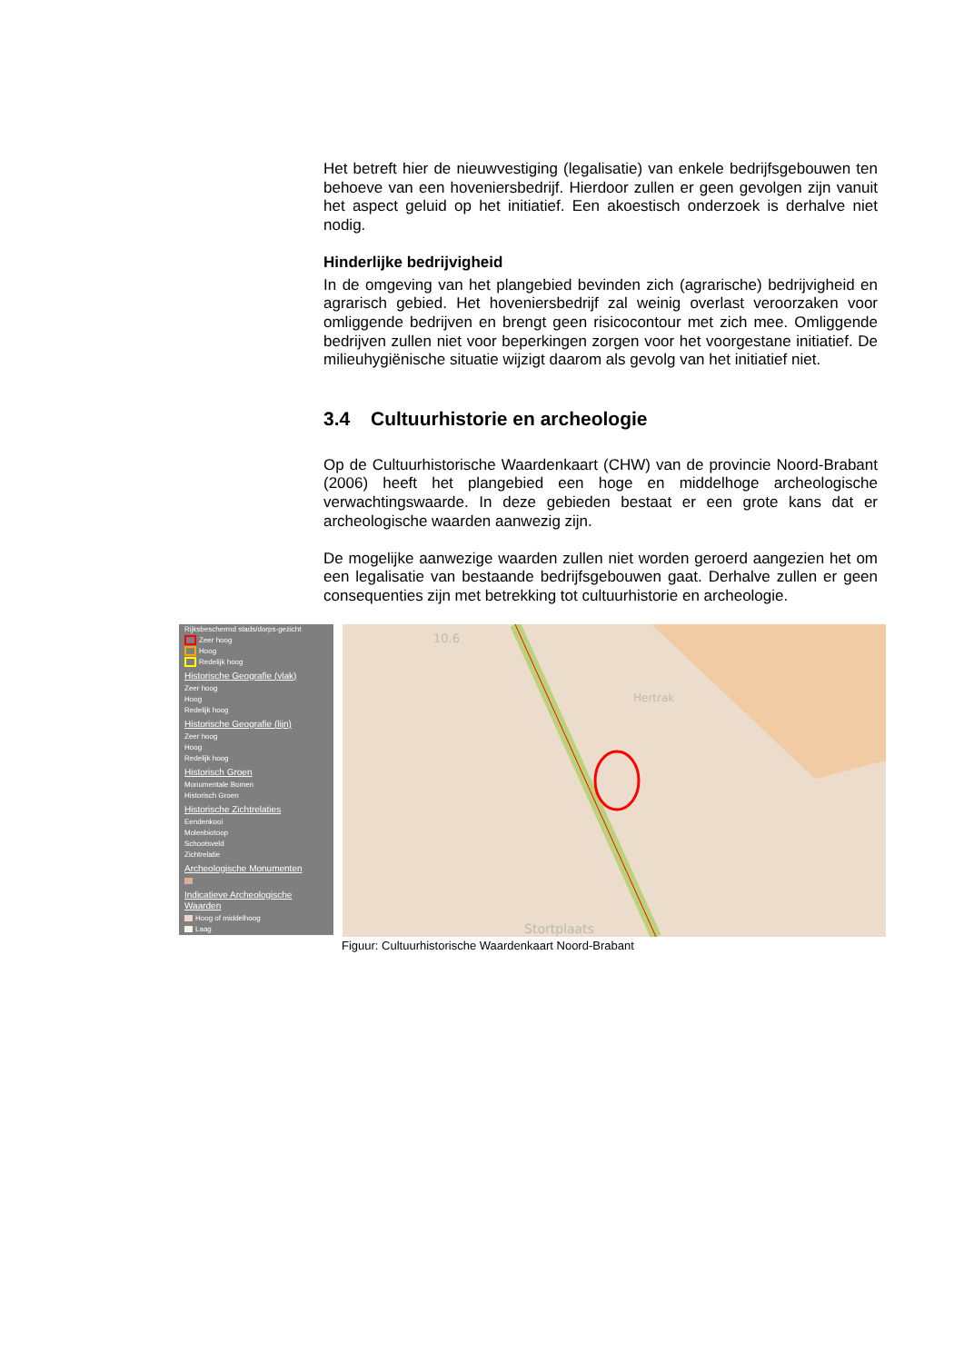Het betreft hier de nieuwvestiging (legalisatie) van enkele bedrijfsgebouwen ten behoeve van een hoveniersbedrijf. Hierdoor zullen er geen gevolgen zijn vanuit het aspect geluid op het initiatief. Een akoestisch onderzoek is derhalve niet nodig.
Hinderlijke bedrijvigheid
In de omgeving van het plangebied bevinden zich (agrarische) bedrijvigheid en agrarisch gebied. Het hoveniersbedrijf zal weinig overlast veroorzaken voor omliggende bedrijven en brengt geen risicocontour met zich mee. Omliggende bedrijven zullen niet voor beperkingen zorgen voor het voorgestane initiatief. De milieuhygiënische situatie wijzigt daarom als gevolg van het initiatief niet.
3.4 Cultuurhistorie en archeologie
Op de Cultuurhistorische Waardenkaart (CHW) van de provincie Noord-Brabant (2006) heeft het plangebied een hoge en middelhoge archeologische verwachtingswaarde. In deze gebieden bestaat er een grote kans dat er archeologische waarden aanwezig zijn.
De mogelijke aanwezige waarden zullen niet worden geroerd aangezien het om een legalisatie van bestaande bedrijfsgebouwen gaat. Derhalve zullen er geen consequenties zijn met betrekking tot cultuurhistorie en archeologie.
Rijksbeschermd stads/dorps-gezicht
Zeer hoog
Hoog
Redelijk hoog
Historische Geografie (vlak)
Zeer hoog
Hoog
Redelijk hoog
Historische Geografie (lijn)
Zeer hoog
Hoog
Redelijk hoog
Historisch Groen
Monumentale Bomen
Historisch Groen
Historische Zichtrelaties
Eendenkooi
Molenbiotoop
Schootsveld
Zichtrelatie
Archeologische Monumenten
Indicatieve Archeologische Waarden
Hoog of middelhoog
Laag
10.6
Hertrak
Stortplaats
Figuur: Cultuurhistorische Waardenkaart Noord-Brabant